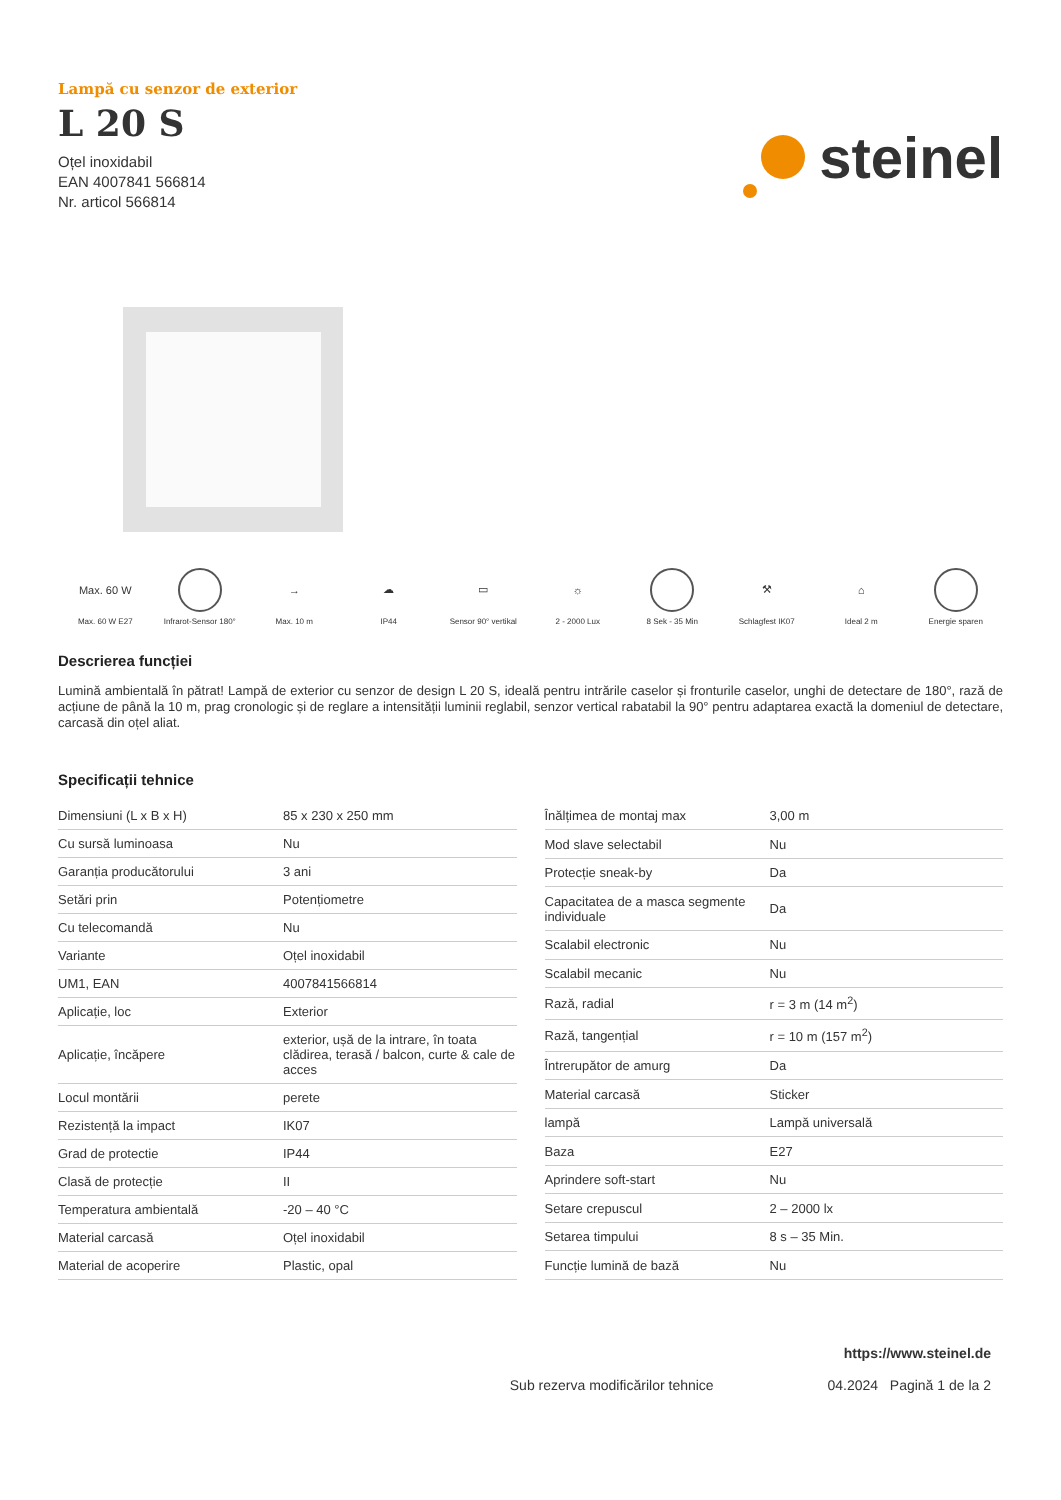Lampă cu senzor de exterior
L 20 S
Oțel inoxidabil
EAN 4007841 566814
Nr. articol 566814
steinel
Max. 60 W
Max. 60 W E27
Infrarot-Sensor 180°
→
Max. 10 m
☁
IP44
▭
Sensor 90° vertikal
☼
2 - 2000 Lux
8 Sek - 35 Min
⚒
Schlagfest IK07
⌂
Ideal 2 m
Energie sparen
Descrierea funcției
Lumină ambientală în pătrat! Lampă de exterior cu senzor de design L 20 S, ideală pentru intrările caselor și fronturile caselor, unghi de detectare de 180°, rază de acțiune de până la 10 m, prag cronologic și de reglare a intensității luminii reglabil, senzor vertical rabatabil la 90° pentru adaptarea exactă la domeniul de detectare, carcasă din oțel aliat.
Specificații tehnice
| Dimensiuni (L x B x H) | 85 x 230 x 250 mm |
| Cu sursă luminoasa | Nu |
| Garanția producătorului | 3 ani |
| Setări prin | Potențiometre |
| Cu telecomandă | Nu |
| Variante | Oțel inoxidabil |
| UM1, EAN | 4007841566814 |
| Aplicație, loc | Exterior |
| Aplicație, încăpere | exterior, ușă de la intrare, în toata clădirea, terasă / balcon, curte & cale de acces |
| Locul montării | perete |
| Rezistență la impact | IK07 |
| Grad de protectie | IP44 |
| Clasă de protecție | II |
| Temperatura ambientală | -20 – 40 °C |
| Material carcasă | Oțel inoxidabil |
| Material de acoperire | Plastic, opal |
| Înălțimea de montaj max | 3,00 m |
| Mod slave selectabil | Nu |
| Protecție sneak-by | Da |
| Capacitatea de a masca segmente individuale | Da |
| Scalabil electronic | Nu |
| Scalabil mecanic | Nu |
| Rază, radial | r = 3 m (14 m<sup>2</sup>) |
| Rază, tangențial | r = 10 m (157 m<sup>2</sup>) |
| Întrerupător de amurg | Da |
| Material carcasă | Sticker |
| lampă | Lampă universală |
| Baza | E27 |
| Aprindere soft-start | Nu |
| Setare crepuscul | 2 – 2000 lx |
| Setarea timpului | 8 s – 35 Min. |
| Funcție lumină de bază | Nu |
https://www.steinel.de
Sub rezerva modificărilor tehnice 04.2024 Pagină 1 de la 2